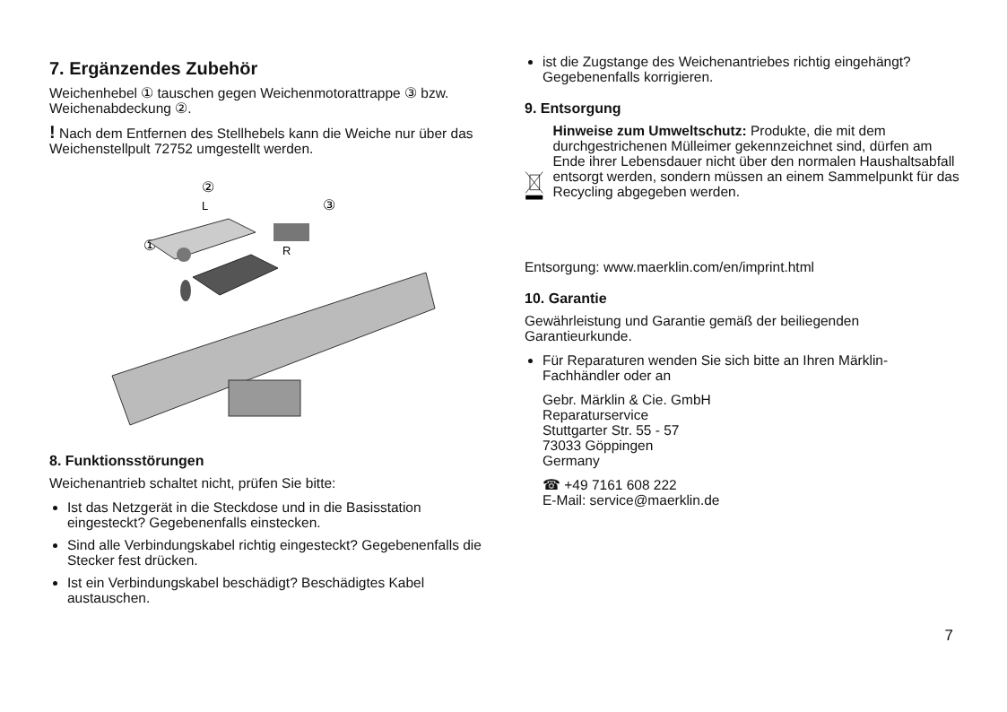7. Ergänzendes Zubehör
Weichenhebel ① tauschen gegen Weichenmotorattrappe ③ bzw. Weichenabdeckung ②.
! Nach dem Entfernen des Stellhebels kann die Weiche nur über das Weichenstellpult 72752 umgestellt werden.
②
L
③
①
R
8. Funktionsstörungen
Weichenantrieb schaltet nicht, prüfen Sie bitte:
Ist das Netzgerät in die Steckdose und in die Basisstation eingesteckt? Gegebenenfalls einstecken.
Sind alle Verbindungskabel richtig eingesteckt? Gegebenenfalls die Stecker fest drücken.
Ist ein Verbindungskabel beschädigt? Beschädigtes Kabel austauschen.
ist die Zugstange des Weichenantriebes richtig eingehängt? Gegebenenfalls korrigieren.
9. Entsorgung
Hinweise zum Umweltschutz: Produkte, die mit dem durchgestrichenen Mülleimer gekennzeichnet sind, dürfen am Ende ihrer Lebensdauer nicht über den normalen Haushaltsabfall entsorgt werden, sondern müssen an einem Sammelpunkt für das Recycling abgegeben werden.
Entsorgung: www.maerklin.com/en/imprint.html
10. Garantie
Gewährleistung und Garantie gemäß der beiliegenden Garantieurkunde.
Für Reparaturen wenden Sie sich bitte an Ihren Märklin-Fachhändler oder an
Gebr. Märklin & Cie. GmbH
Reparaturservice
Stuttgarter Str. 55 - 57
73033 Göppingen
Germany
☎ +49 7161 608 222
E-Mail: service@maerklin.de
7